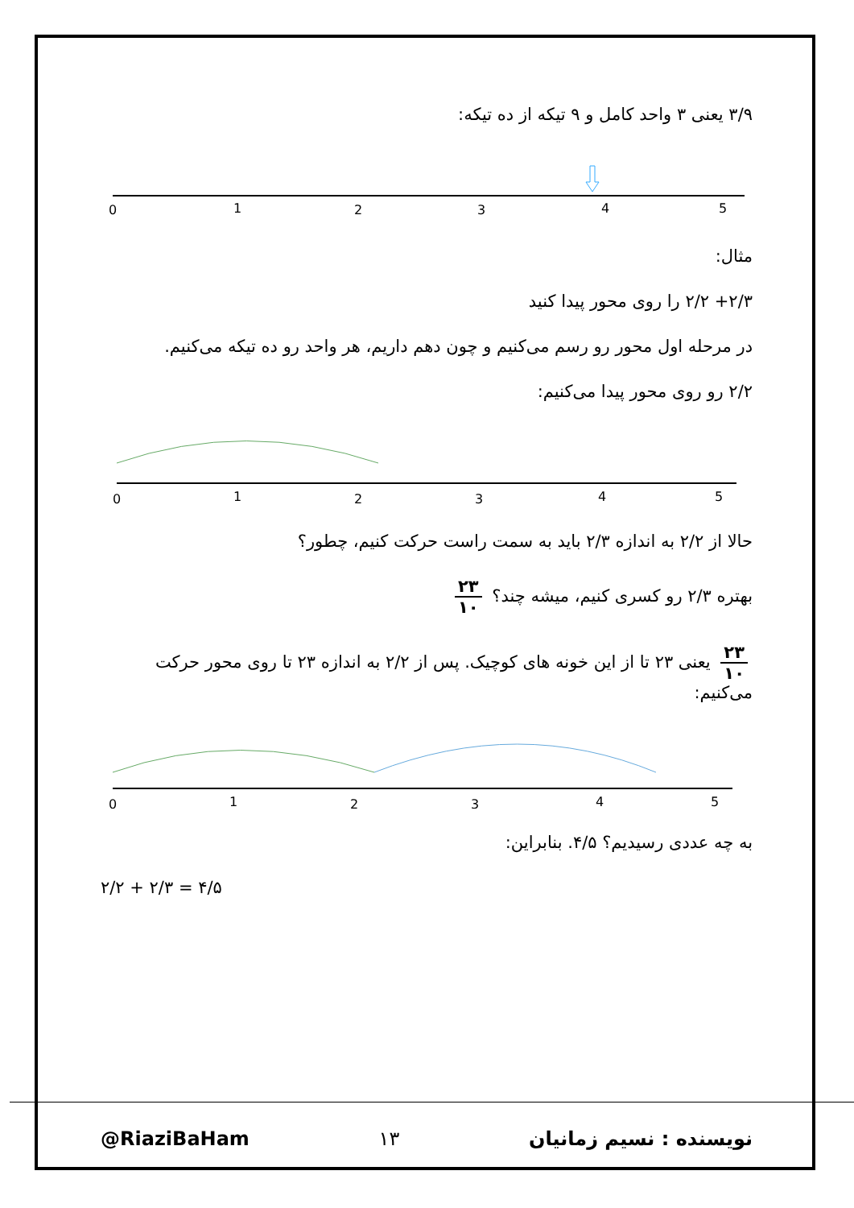۳/۹ یعنی ۳ واحد کامل و ۹ تیکه از ده تیکه:
0
1
2
3
4
5
مثال:
۲/۳+ ۲/۲ را روی محور پیدا کنید
در مرحله اول محور رو رسم می‌کنیم و چون دهم داریم، هر واحد رو ده تیکه می‌کنیم.
۲/۲ رو روی محور پیدا می‌کنیم:
0
1
2
3
4
5
حالا از ۲/۲ به اندازه ۲/۳ باید به سمت راست حرکت کنیم، چطور؟
بهتره ۲/۳ رو کسری کنیم، میشه چند؟ ۲۳ ۱۰
۲۳ ۱۰ یعنی ۲۳ تا از این خونه های کوچیک. پس از ۲/۲ به اندازه ۲۳ تا روی محور حرکت می‌کنیم:
0
1
2
3
4
5
به چه عددی رسیدیم؟ ۴/۵. بنابراین:
۲/۲ + ۲/۳ = ۴/۵
@RiaziBaHam ۱۳ نویسنده : نسیم زمانیان